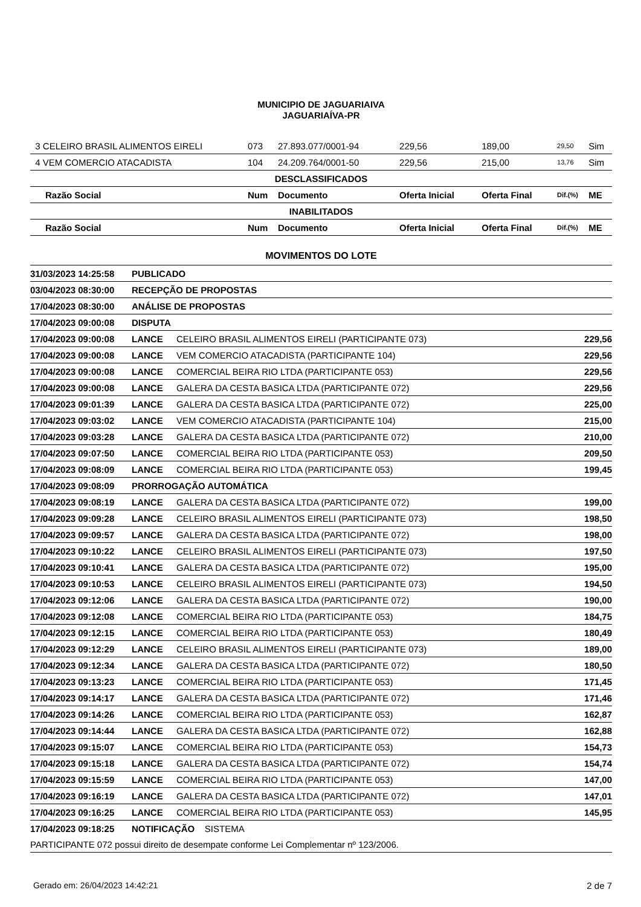MUNICIPIO DE JAGUARIAIVA
JAGUARIAÍVA-PR
| 3 CELEIRO BRASIL ALIMENTOS EIRELI | 073 | 27.893.077/0001-94 | 229,56 | 189,00 | 29,50 | Sim |
| 4 VEM COMERCIO ATACADISTA | 104 | 24.209.764/0001-50 | 229,56 | 215,00 | 13,76 | Sim |
| DESCLASSIFICADOS | | | | | | |
| Razão Social | Num | Documento | Oferta Inicial | Oferta Final | Dif.(%) | ME |
| INABILITADOS | | | | | | |
| Razão Social | Num | Documento | Oferta Inicial | Oferta Final | Dif.(%) | ME |
MOVIMENTOS DO LOTE
| 31/03/2023 14:25:58 | PUBLICADO | | |
| 03/04/2023 08:30:00 | RECEPÇÃO DE PROPOSTAS | | |
| 17/04/2023 08:30:00 | ANÁLISE DE PROPOSTAS | | |
| 17/04/2023 09:00:08 | DISPUTA | | |
| 17/04/2023 09:00:08 | LANCE | CELEIRO BRASIL ALIMENTOS EIRELI (PARTICIPANTE 073) | 229,56 |
| 17/04/2023 09:00:08 | LANCE | VEM COMERCIO ATACADISTA (PARTICIPANTE 104) | 229,56 |
| 17/04/2023 09:00:08 | LANCE | COMERCIAL BEIRA RIO LTDA (PARTICIPANTE 053) | 229,56 |
| 17/04/2023 09:00:08 | LANCE | GALERA DA CESTA BASICA LTDA (PARTICIPANTE 072) | 229,56 |
| 17/04/2023 09:01:39 | LANCE | GALERA DA CESTA BASICA LTDA (PARTICIPANTE 072) | 225,00 |
| 17/04/2023 09:03:02 | LANCE | VEM COMERCIO ATACADISTA (PARTICIPANTE 104) | 215,00 |
| 17/04/2023 09:03:28 | LANCE | GALERA DA CESTA BASICA LTDA (PARTICIPANTE 072) | 210,00 |
| 17/04/2023 09:07:50 | LANCE | COMERCIAL BEIRA RIO LTDA (PARTICIPANTE 053) | 209,50 |
| 17/04/2023 09:08:09 | LANCE | COMERCIAL BEIRA RIO LTDA (PARTICIPANTE 053) | 199,45 |
| 17/04/2023 09:08:09 | PRORROGAÇÃO AUTOMÁTICA | | |
| 17/04/2023 09:08:19 | LANCE | GALERA DA CESTA BASICA LTDA (PARTICIPANTE 072) | 199,00 |
| 17/04/2023 09:09:28 | LANCE | CELEIRO BRASIL ALIMENTOS EIRELI (PARTICIPANTE 073) | 198,50 |
| 17/04/2023 09:09:57 | LANCE | GALERA DA CESTA BASICA LTDA (PARTICIPANTE 072) | 198,00 |
| 17/04/2023 09:10:22 | LANCE | CELEIRO BRASIL ALIMENTOS EIRELI (PARTICIPANTE 073) | 197,50 |
| 17/04/2023 09:10:41 | LANCE | GALERA DA CESTA BASICA LTDA (PARTICIPANTE 072) | 195,00 |
| 17/04/2023 09:10:53 | LANCE | CELEIRO BRASIL ALIMENTOS EIRELI (PARTICIPANTE 073) | 194,50 |
| 17/04/2023 09:12:06 | LANCE | GALERA DA CESTA BASICA LTDA (PARTICIPANTE 072) | 190,00 |
| 17/04/2023 09:12:08 | LANCE | COMERCIAL BEIRA RIO LTDA (PARTICIPANTE 053) | 184,75 |
| 17/04/2023 09:12:15 | LANCE | COMERCIAL BEIRA RIO LTDA (PARTICIPANTE 053) | 180,49 |
| 17/04/2023 09:12:29 | LANCE | CELEIRO BRASIL ALIMENTOS EIRELI (PARTICIPANTE 073) | 189,00 |
| 17/04/2023 09:12:34 | LANCE | GALERA DA CESTA BASICA LTDA (PARTICIPANTE 072) | 180,50 |
| 17/04/2023 09:13:23 | LANCE | COMERCIAL BEIRA RIO LTDA (PARTICIPANTE 053) | 171,45 |
| 17/04/2023 09:14:17 | LANCE | GALERA DA CESTA BASICA LTDA (PARTICIPANTE 072) | 171,46 |
| 17/04/2023 09:14:26 | LANCE | COMERCIAL BEIRA RIO LTDA (PARTICIPANTE 053) | 162,87 |
| 17/04/2023 09:14:44 | LANCE | GALERA DA CESTA BASICA LTDA (PARTICIPANTE 072) | 162,88 |
| 17/04/2023 09:15:07 | LANCE | COMERCIAL BEIRA RIO LTDA (PARTICIPANTE 053) | 154,73 |
| 17/04/2023 09:15:18 | LANCE | GALERA DA CESTA BASICA LTDA (PARTICIPANTE 072) | 154,74 |
| 17/04/2023 09:15:59 | LANCE | COMERCIAL BEIRA RIO LTDA (PARTICIPANTE 053) | 147,00 |
| 17/04/2023 09:16:19 | LANCE | GALERA DA CESTA BASICA LTDA (PARTICIPANTE 072) | 147,01 |
| 17/04/2023 09:16:25 | LANCE | COMERCIAL BEIRA RIO LTDA (PARTICIPANTE 053) | 145,95 |
| 17/04/2023 09:18:25 | NOTIFICAÇÃO SISTEMA | | |
| PARTICIPANTE 072 possui direito de desempate conforme Lei Complementar nº 123/2006. | | | |
Gerado em: 26/04/2023 14:42:21 2 de 7